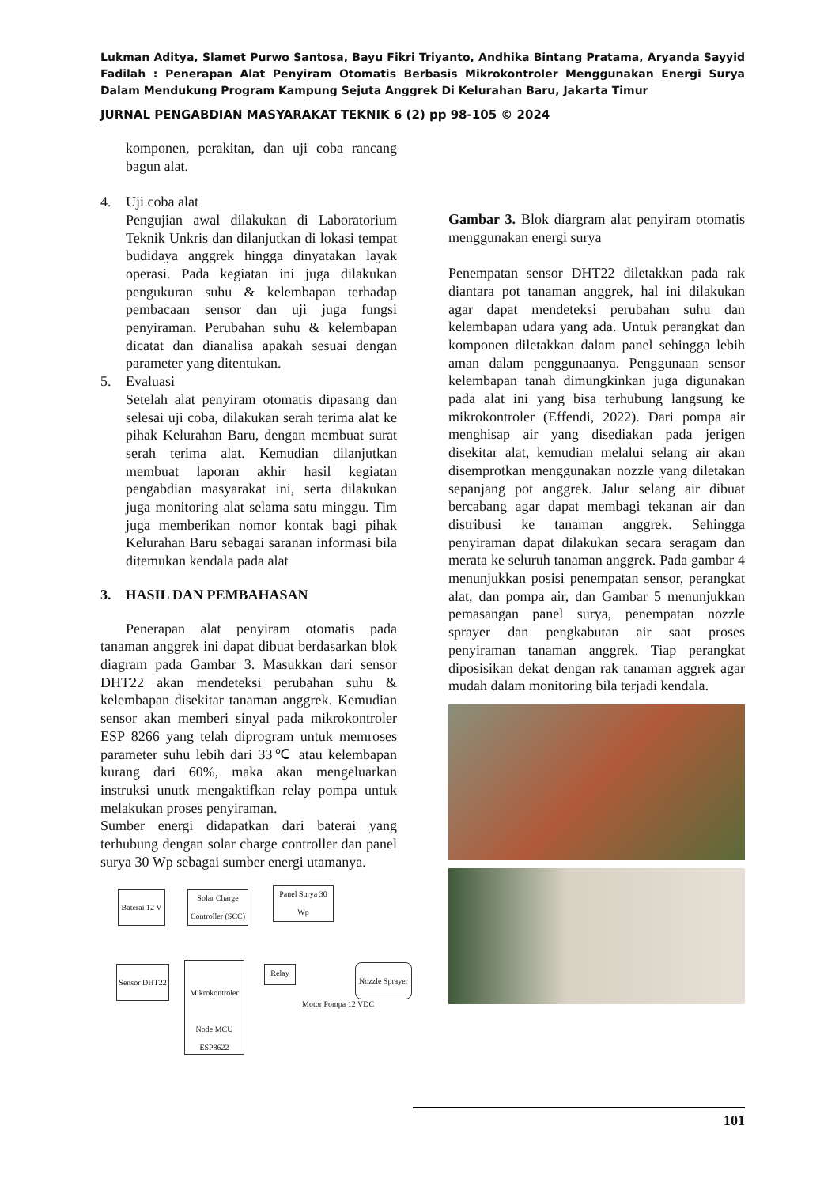Lukman Aditya, Slamet Purwo Santosa, Bayu Fikri Triyanto, Andhika Bintang Pratama, Aryanda Sayyid Fadilah : Penerapan Alat Penyiram Otomatis Berbasis Mikrokontroler Menggunakan Energi Surya Dalam Mendukung Program Kampung Sejuta Anggrek Di Kelurahan Baru, Jakarta Timur
JURNAL PENGABDIAN MASYARAKAT TEKNIK 6 (2) pp 98-105 © 2024
komponen, perakitan, dan uji coba rancang bagun alat.
4. Uji coba alat
Pengujian awal dilakukan di Laboratorium Teknik Unkris dan dilanjutkan di lokasi tempat budidaya anggrek hingga dinyatakan layak operasi. Pada kegiatan ini juga dilakukan pengukuran suhu & kelembapan terhadap pembacaan sensor dan uji juga fungsi penyiraman. Perubahan suhu & kelembapan dicatat dan dianalisa apakah sesuai dengan parameter yang ditentukan.
5. Evaluasi
Setelah alat penyiram otomatis dipasang dan selesai uji coba, dilakukan serah terima alat ke pihak Kelurahan Baru, dengan membuat surat serah terima alat. Kemudian dilanjutkan membuat laporan akhir hasil kegiatan pengabdian masyarakat ini, serta dilakukan juga monitoring alat selama satu minggu. Tim juga memberikan nomor kontak bagi pihak Kelurahan Baru sebagai saranan informasi bila ditemukan kendala pada alat
3. HASIL DAN PEMBAHASAN
Penerapan alat penyiram otomatis pada tanaman anggrek ini dapat dibuat berdasarkan blok diagram pada Gambar 3. Masukkan dari sensor DHT22 akan mendeteksi perubahan suhu & kelembapan disekitar tanaman anggrek. Kemudian sensor akan memberi sinyal pada mikrokontroler ESP 8266 yang telah diprogram untuk memroses parameter suhu lebih dari 33℃ atau kelembapan kurang dari 60%, maka akan mengeluarkan instruksi unutk mengaktifkan relay pompa untuk melakukan proses penyiraman.
Sumber energi didapatkan dari baterai yang terhubung dengan solar charge controller dan panel surya 30 Wp sebagai sumber energi utamanya.
Baterai 12 V
Solar Charge Controller (SCC)
Panel Surya 30 Wp
Sensor DHT22
Mikrokontroler
Node MCU ESP8622
Relay
Motor Pompa 12 VDC
Nozzle Sprayer
Gambar 3. Blok diargram alat penyiram otomatis menggunakan energi surya
Penempatan sensor DHT22 diletakkan pada rak diantara pot tanaman anggrek, hal ini dilakukan agar dapat mendeteksi perubahan suhu dan kelembapan udara yang ada. Untuk perangkat dan komponen diletakkan dalam panel sehingga lebih aman dalam penggunaanya. Penggunaan sensor kelembapan tanah dimungkinkan juga digunakan pada alat ini yang bisa terhubung langsung ke mikrokontroler (Effendi, 2022). Dari pompa air menghisap air yang disediakan pada jerigen disekitar alat, kemudian melalui selang air akan disemprotkan menggunakan nozzle yang diletakan sepanjang pot anggrek. Jalur selang air dibuat bercabang agar dapat membagi tekanan air dan distribusi ke tanaman anggrek. Sehingga penyiraman dapat dilakukan secara seragam dan merata ke seluruh tanaman anggrek. Pada gambar 4 menunjukkan posisi penempatan sensor, perangkat alat, dan pompa air, dan Gambar 5 menunjukkan pemasangan panel surya, penempatan nozzle sprayer dan pengkabutan air saat proses penyiraman tanaman anggrek. Tiap perangkat diposisikan dekat dengan rak tanaman aggrek agar mudah dalam monitoring bila terjadi kendala.
101